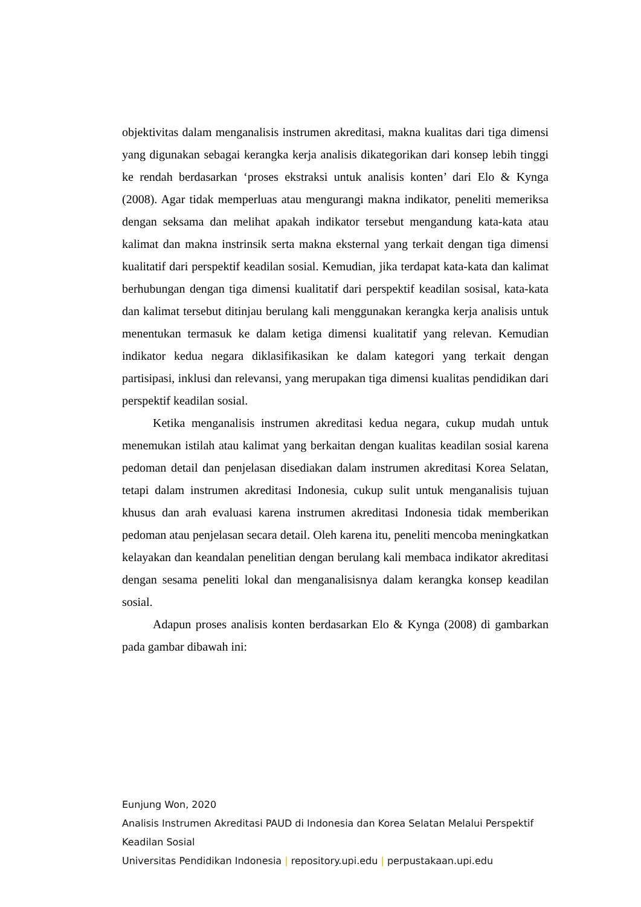objektivitas dalam menganalisis instrumen akreditasi, makna kualitas dari tiga dimensi yang digunakan sebagai kerangka kerja analisis dikategorikan dari konsep lebih tinggi ke rendah berdasarkan ‘proses ekstraksi untuk analisis konten’ dari Elo & Kynga (2008). Agar tidak memperluas atau mengurangi makna indikator, peneliti memeriksa dengan seksama dan melihat apakah indikator tersebut mengandung kata-kata atau kalimat dan makna instrinsik serta makna eksternal yang terkait dengan tiga dimensi kualitatif dari perspektif keadilan sosial. Kemudian, jika terdapat kata-kata dan kalimat berhubungan dengan tiga dimensi kualitatif dari perspektif keadilan sosisal, kata-kata dan kalimat tersebut ditinjau berulang kali menggunakan kerangka kerja analisis untuk menentukan termasuk ke dalam ketiga dimensi kualitatif yang relevan. Kemudian indikator kedua negara diklasifikasikan ke dalam kategori yang terkait dengan partisipasi, inklusi dan relevansi, yang merupakan tiga dimensi kualitas pendidikan dari perspektif keadilan sosial.
Ketika menganalisis instrumen akreditasi kedua negara, cukup mudah untuk menemukan istilah atau kalimat yang berkaitan dengan kualitas keadilan sosial karena pedoman detail dan penjelasan disediakan dalam instrumen akreditasi Korea Selatan, tetapi dalam instrumen akreditasi Indonesia, cukup sulit untuk menganalisis tujuan khusus dan arah evaluasi karena instrumen akreditasi Indonesia tidak memberikan pedoman atau penjelasan secara detail. Oleh karena itu, peneliti mencoba meningkatkan kelayakan dan keandalan penelitian dengan berulang kali membaca indikator akreditasi dengan sesama peneliti lokal dan menganalisisnya dalam kerangka konsep keadilan sosial.
Adapun proses analisis konten berdasarkan Elo & Kynga (2008) di gambarkan pada gambar dibawah ini:
Eunjung Won, 2020
Analisis Instrumen Akreditasi PAUD di Indonesia dan Korea Selatan Melalui Perspektif Keadilan Sosial
Universitas Pendidikan Indonesia | repository.upi.edu | perpustakaan.upi.edu